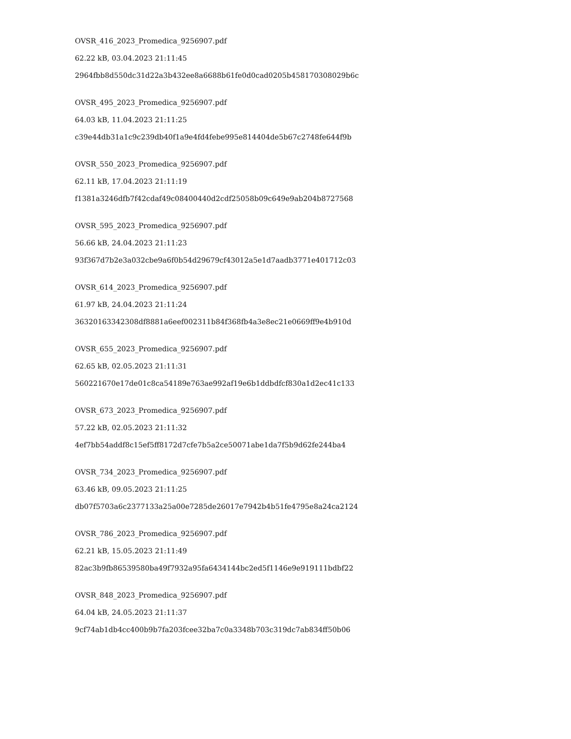OVSR_416_2023_Promedica_9256907.pdf
62.22 kB, 03.04.2023 21:11:45
2964fbb8d550dc31d22a3b432ee8a6688b61fe0d0cad0205b458170308029b6c
OVSR_495_2023_Promedica_9256907.pdf
64.03 kB, 11.04.2023 21:11:25
c39e44db31a1c9c239db40f1a9e4fd4febe995e814404de5b67c2748fe644f9b
OVSR_550_2023_Promedica_9256907.pdf
62.11 kB, 17.04.2023 21:11:19
f1381a3246dfb7f42cdaf49c08400440d2cdf25058b09c649e9ab204b8727568
OVSR_595_2023_Promedica_9256907.pdf
56.66 kB, 24.04.2023 21:11:23
93f367d7b2e3a032cbe9a6f0b54d29679cf43012a5e1d7aadb3771e401712c03
OVSR_614_2023_Promedica_9256907.pdf
61.97 kB, 24.04.2023 21:11:24
36320163342308df8881a6eef002311b84f368fb4a3e8ec21e0669ff9e4b910d
OVSR_655_2023_Promedica_9256907.pdf
62.65 kB, 02.05.2023 21:11:31
560221670e17de01c8ca54189e763ae992af19e6b1ddbdfcf830a1d2ec41c133
OVSR_673_2023_Promedica_9256907.pdf
57.22 kB, 02.05.2023 21:11:32
4ef7bb54addf8c15ef5ff8172d7cfe7b5a2ce50071abe1da7f5b9d62fe244ba4
OVSR_734_2023_Promedica_9256907.pdf
63.46 kB, 09.05.2023 21:11:25
db07f5703a6c2377133a25a00e7285de26017e7942b4b51fe4795e8a24ca2124
OVSR_786_2023_Promedica_9256907.pdf
62.21 kB, 15.05.2023 21:11:49
82ac3b9fb86539580ba49f7932a95fa6434144bc2ed5f1146e9e919111bdbf22
OVSR_848_2023_Promedica_9256907.pdf
64.04 kB, 24.05.2023 21:11:37
9cf74ab1db4cc400b9b7fa203fcee32ba7c0a3348b703c319dc7ab834ff50b06